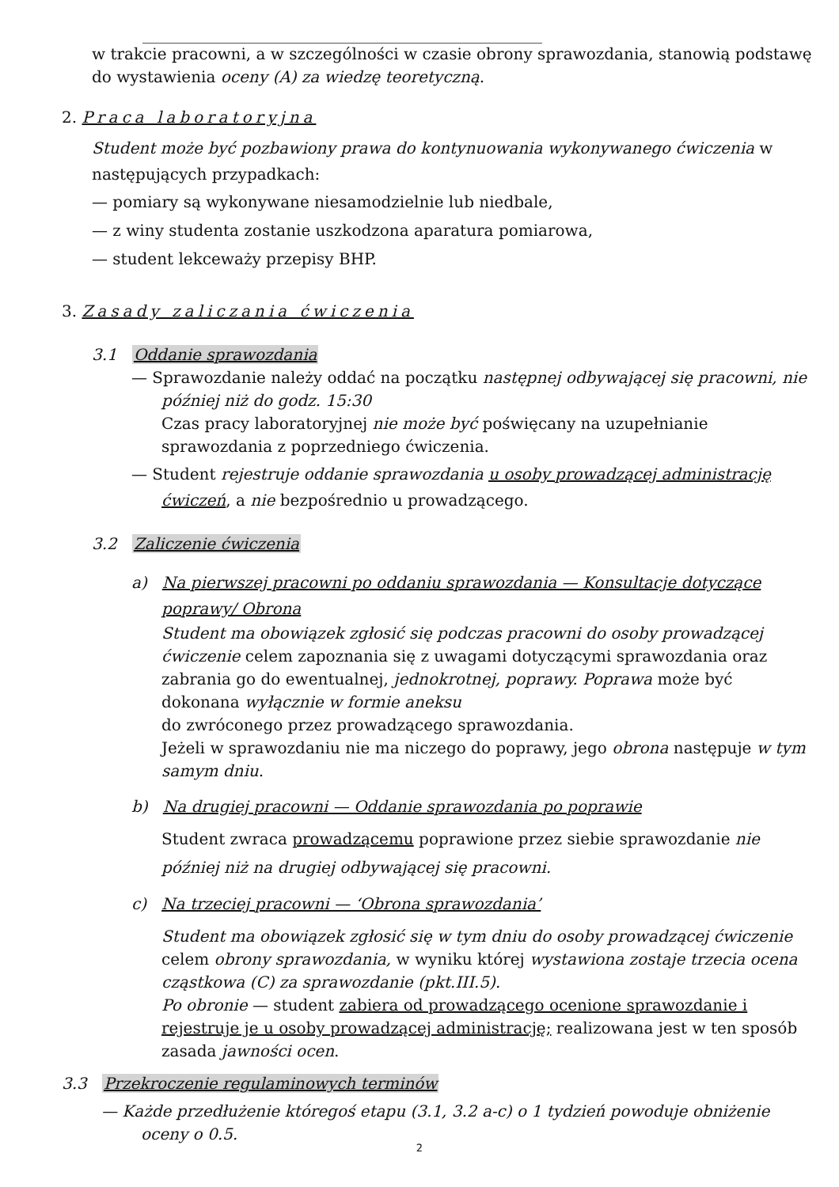w trakcie pracowni, a w szczególności w czasie obrony sprawozdania, stanowią podstawę do wystawienia oceny (A) za wiedzę teoretyczną.
2. Praca laboratoryjna
Student może być pozbawiony prawa do kontynuowania wykonywanego ćwiczenia w następujących przypadkach:
— pomiary są wykonywane niesamodzielnie lub niedbale,
— z winy studenta zostanie uszkodzona aparatura pomiarowa,
— student lekceważy przepisy BHP.
3. Zasady zaliczania ćwiczenia
3.1 Oddanie sprawozdania
— Sprawozdanie należy oddać na początku następnej odbywającej się pracowni, nie później niż do godz. 15:30
Czas pracy laboratoryjnej nie może być poświęcany na uzupełnianie sprawozdania z poprzedniego ćwiczenia.
— Student rejestruje oddanie sprawozdania u osoby prowadzącej administrację ćwiczeń, a nie bezpośrednio u prowadzącego.
3.2 Zaliczenie ćwiczenia
a) Na pierwszej pracowni po oddaniu sprawozdania — Konsultacje dotyczące poprawy/ Obrona
Student ma obowiązek zgłosić się podczas pracowni do osoby prowadzącej ćwiczenie celem zapoznania się z uwagami dotyczącymi sprawozdania oraz zabrania go do ewentualnej, jednokrotnej, poprawy. Poprawa może być dokonana wyłącznie w formie aneksu
do zwróconego przez prowadzącego sprawozdania.
Jeżeli w sprawozdaniu nie ma niczego do poprawy, jego obrona następuje w tym samym dniu.
b) Na drugiej pracowni — Oddanie sprawozdania po poprawie
Student zwraca prowadzącemu poprawione przez siebie sprawozdanie nie później niż na drugiej odbywającej się pracowni.
c) Na trzeciej pracowni — ‘Obrona sprawozdania’
Student ma obowiązek zgłosić się w tym dniu do osoby prowadzącej ćwiczenie celem obrony sprawozdania, w wyniku której wystawiona zostaje trzecia ocena cząstkowa (C) za sprawozdanie (pkt.III.5).
Po obronie — student zabiera od prowadzącego ocenione sprawozdanie i rejestruje je u osoby prowadzącej administrację; realizowana jest w ten sposób zasada jawności ocen.
3.3 Przekroczenie regulaminowych terminów
— Każde przedłużenie któregoś etapu (3.1, 3.2 a-c) o 1 tydzień powoduje obniżenie oceny o 0.5.
2